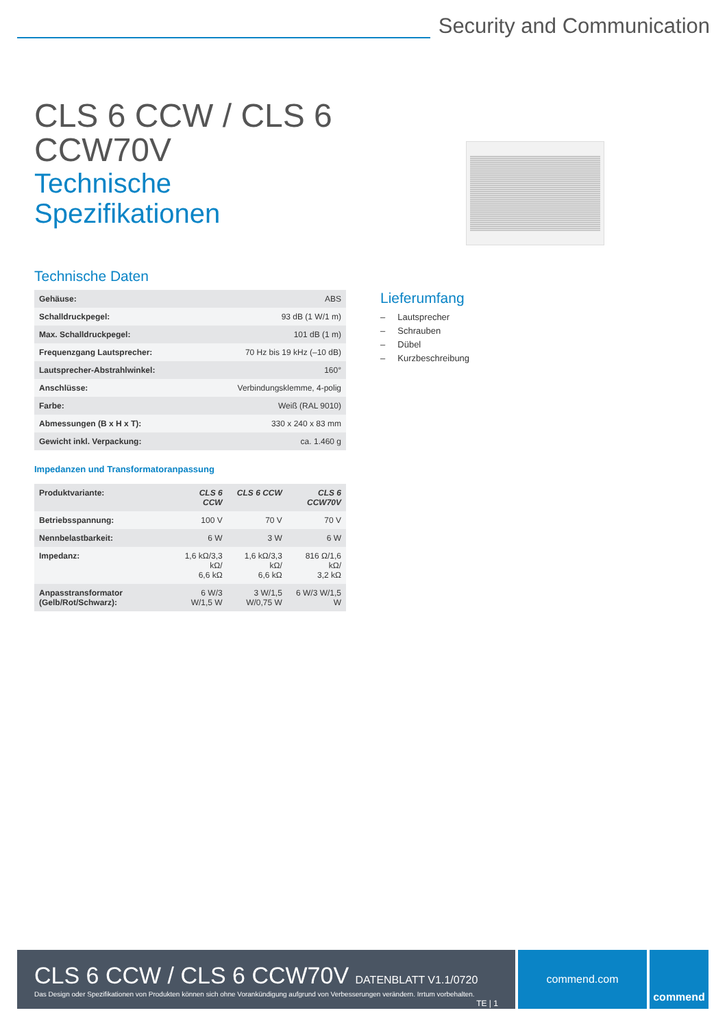Security and Communication
CLS 6 CCW / CLS 6 CCW70V
Technische Spezifikationen
Technische Daten
| Gehäuse: | ABS |
| Schalldruckpegel: | 93 dB (1 W/1 m) |
| Max. Schalldruckpegel: | 101 dB (1 m) |
| Frequenzgang Lautsprecher: | 70 Hz bis 19 kHz (–10 dB) |
| Lautsprecher-Abstrahlwinkel: | 160° |
| Anschlüsse: | Verbindungsklemme, 4-polig |
| Farbe: | Weiß (RAL 9010) |
| Abmessungen (B x H x T): | 330 x 240 x 83 mm |
| Gewicht inkl. Verpackung: | ca. 1.460 g |
Impedanzen und Transformatoranpassung
| Produktvariante: | CLS 6 CCW | CLS 6 CCW | CLS 6 CCW70V |
| --- | --- | --- | --- |
| Betriebsspannung: | 100 V | 70 V | 70 V |
| Nennbelastbarkeit: | 6 W | 3 W | 6 W |
| Impedanz: | 1,6 kΩ/3,3 kΩ/ 6,6 kΩ | 1,6 kΩ/3,3 kΩ/ 6,6 kΩ | 816 Ω/1,6 kΩ/ 3,2 kΩ |
| Anpasstransformator (Gelb/Rot/Schwarz): | 6 W/3 W/1,5 W | 3 W/1,5 W/0,75 W | 6 W/3 W/1,5 W |
Lieferumfang
– Lautsprecher
– Schrauben
– Dübel
– Kurzbeschreibung
CLS 6 CCW / CLS 6 CCW70V DATENBLATT V1.1/0720 TE | 1
Das Design oder Spezifikationen von Produkten können sich ohne Vorankündigung aufgrund von Verbesserungen verändern. Irrtum vorbehalten.
commend.com commend